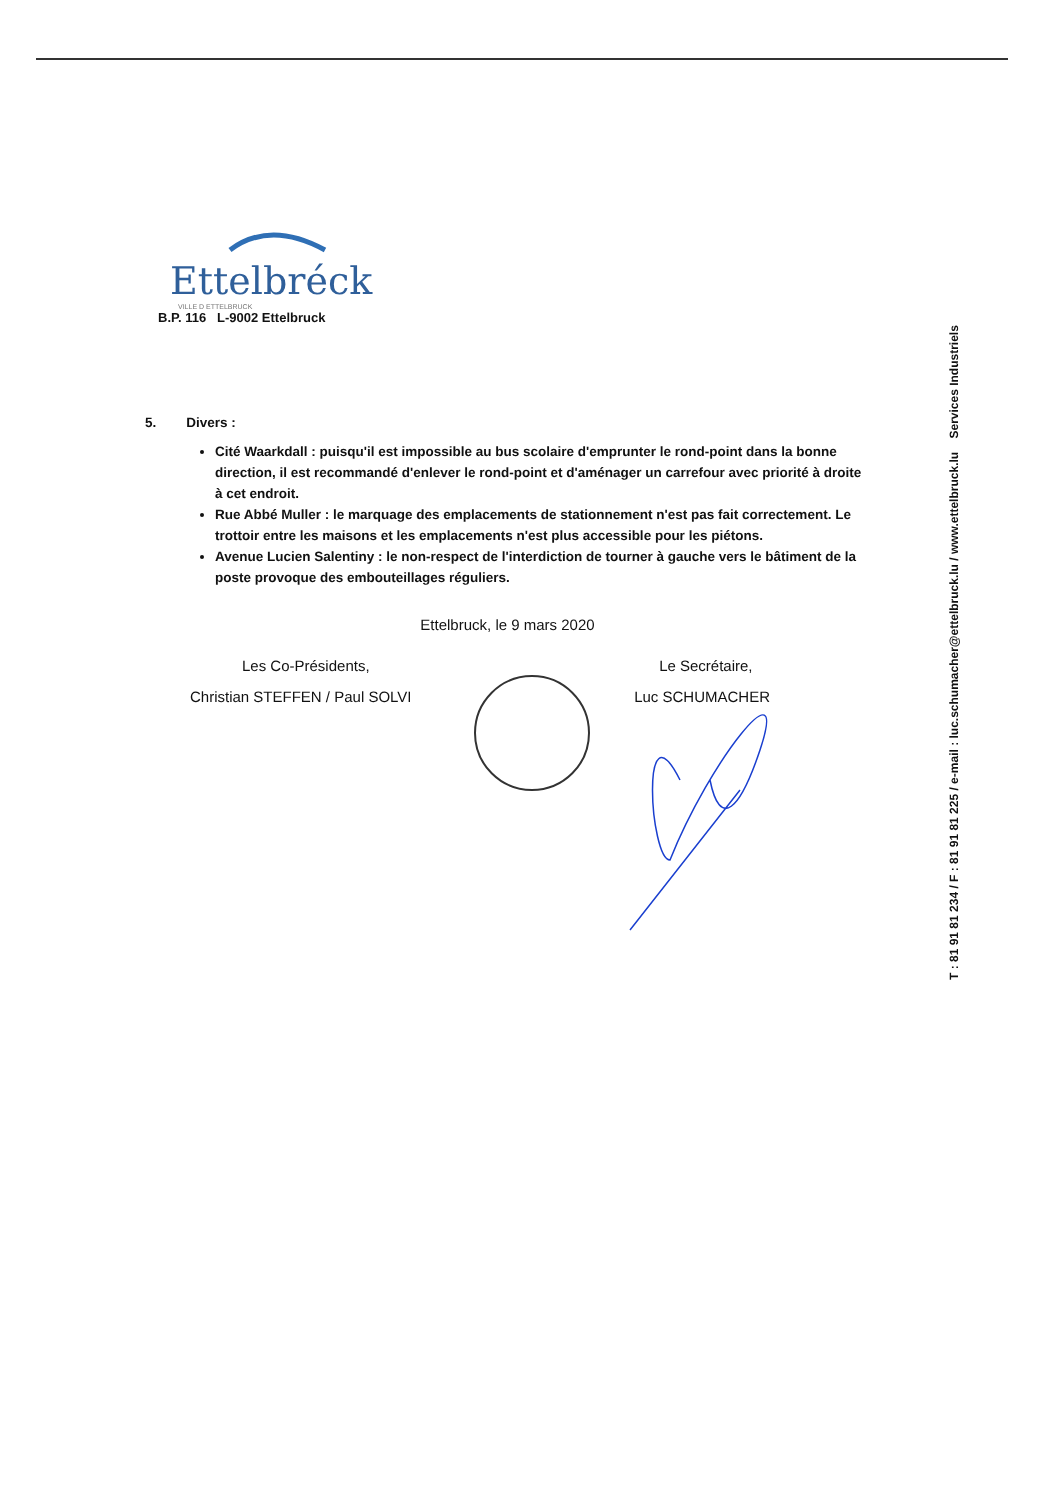Ettelbréck
VILLE D ETTELBRUCK
B.P. 116 L-9002 Ettelbruck
5. Divers :
Cité Waarkdall : puisqu'il est impossible au bus scolaire d'emprunter le rond-point dans la bonne direction, il est recommandé d'enlever le rond-point et d'aménager un carrefour avec priorité à droite à cet endroit.
Rue Abbé Muller : le marquage des emplacements de stationnement n'est pas fait correctement. Le trottoir entre les maisons et les emplacements n'est plus accessible pour les piétons.
Avenue Lucien Salentiny : le non-respect de l'interdiction de tourner à gauche vers le bâtiment de la poste provoque des embouteillages réguliers.
Ettelbruck, le 9 mars 2020
Les Co-Présidents,
Christian STEFFEN / Paul SOLVI
Le Secrétaire,
Luc SCHUMACHER
T : 81 91 81 234 / F : 81 91 81 225 / e-mail : luc.schumacher@ettelbruck.lu / www.ettelbruck.lu Services Industriels